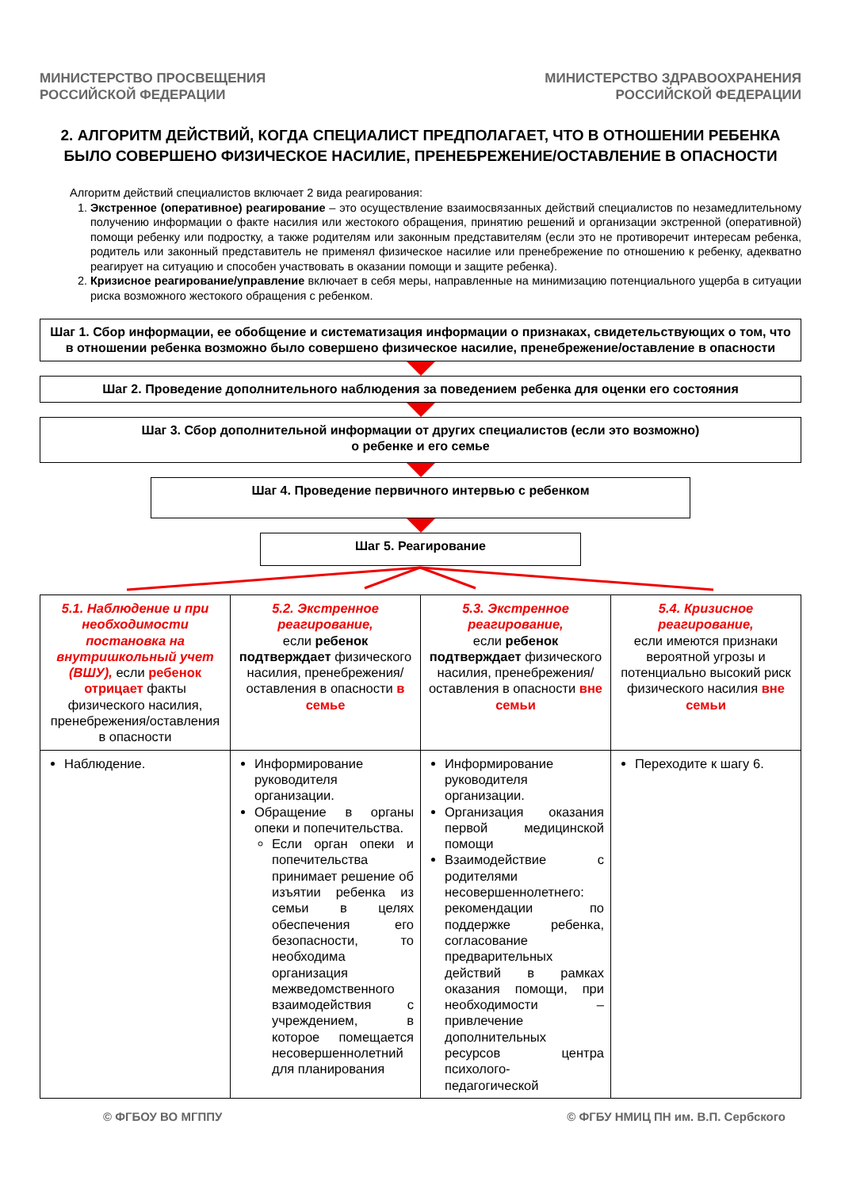МИНИСТЕРСТВО ПРОСВЕЩЕНИЯ
РОССИЙСКОЙ ФЕДЕРАЦИИ
МИНИСТЕРСТВО ЗДРАВООХРАНЕНИЯ
РОССИЙСКОЙ ФЕДЕРАЦИИ
2. АЛГОРИТМ ДЕЙСТВИЙ, КОГДА СПЕЦИАЛИСТ ПРЕДПОЛАГАЕТ, ЧТО В ОТНОШЕНИИ РЕБЕНКА БЫЛО СОВЕРШЕНО ФИЗИЧЕСКОЕ НАСИЛИЕ, ПРЕНЕБРЕЖЕНИЕ/ОСТАВЛЕНИЕ В ОПАСНОСТИ
Алгоритм действий специалистов включает 2 вида реагирования:
1. Экстренное (оперативное) реагирование – это осуществление взаимосвязанных действий специалистов по незамедлительному получению информации о факте насилия или жестокого обращения, принятию решений и организации экстренной (оперативной) помощи ребенку или подростку, а также родителям или законным представителям (если это не противоречит интересам ребенка, родитель или законный представитель не применял физическое насилие или пренебрежение по отношению к ребенку, адекватно реагирует на ситуацию и способен участвовать в оказании помощи и защите ребенка).
2. Кризисное реагирование/управление включает в себя меры, направленные на минимизацию потенциального ущерба в ситуации риска возможного жестокого обращения с ребенком.
Шаг 1. Сбор информации, ее обобщение и систематизация информации о признаках, свидетельствующих о том, что в отношении ребенка возможно было совершено физическое насилие, пренебрежение/оставление в опасности
Шаг 2. Проведение дополнительного наблюдения за поведением ребенка для оценки его состояния
Шаг 3. Сбор дополнительной информации от других специалистов (если это возможно)
о ребенке и его семье
Шаг 4. Проведение первичного интервью с ребенком
Шаг 5. Реагирование
| 5.1. Наблюдение и при необходимости постановка на внутришкольный учет (ВШУ), если ребенок отрицает факты физического насилия, пренебрежения/оставления в опасности | 5.2. Экстренное реагирование, если ребенок подтверждает физического насилия, пренебрежения/оставления в опасности в семье | 5.3. Экстренное реагирование, если ребенок подтверждает физического насилия, пренебрежения/оставления в опасности вне семьи | 5.4. Кризисное реагирование, если имеются признаки вероятной угрозы и потенциально высокий риск физического насилия вне семьи |
| Наблюдение. | Информирование руководителя организации. Обращение в органы опеки и попечительства. Если орган опеки и попечительства принимает решение об изъятии ребенка из семьи в целях обеспечения его безопасности, то необходима организация межведомственного взаимодействия с учреждением, в которое помещается несовершеннолетний для планирования | Информирование руководителя организации. Организация оказания первой медицинской помощи Взаимодействие с родителями несовершеннолетнего: рекомендации по поддержке ребенка, согласование предварительных действий в рамках оказания помощи, при необходимости – привлечение дополнительных ресурсов центра психолого-педагогической | Переходите к шагу 6. |
© ФГБОУ ВО МГППУ © ФГБУ НМИЦ ПН им. В.П. Сербского